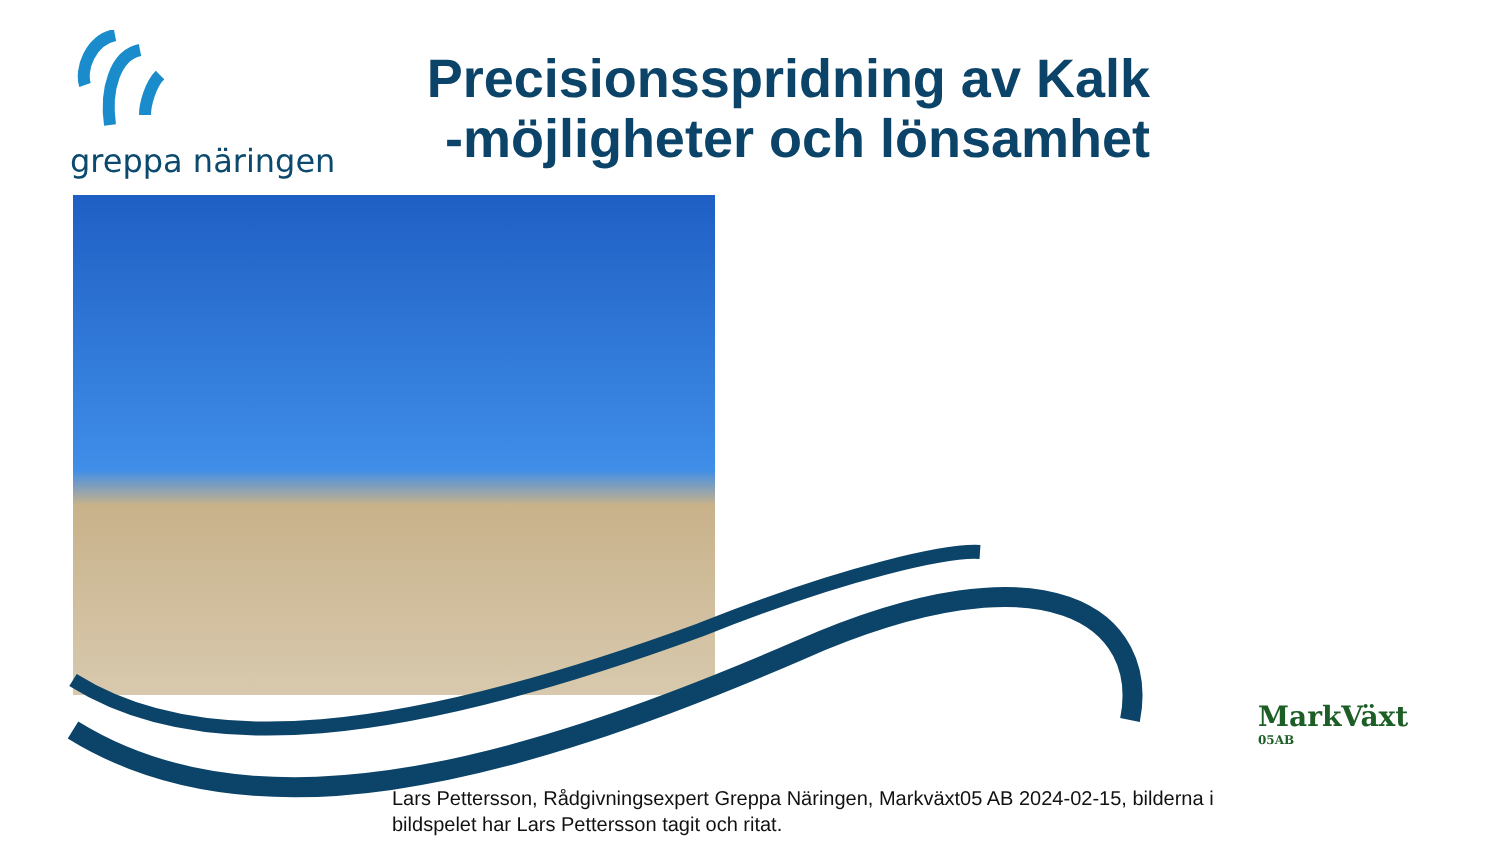greppa näringen
Precisionsspridning av Kalk
-möjligheter och lönsamhet
MarkVäxt
05AB
Lars Pettersson, Rådgivningsexpert Greppa Näringen, Markväxt05 AB 2024-02-15, bilderna i bildspelet har Lars Pettersson tagit och ritat.